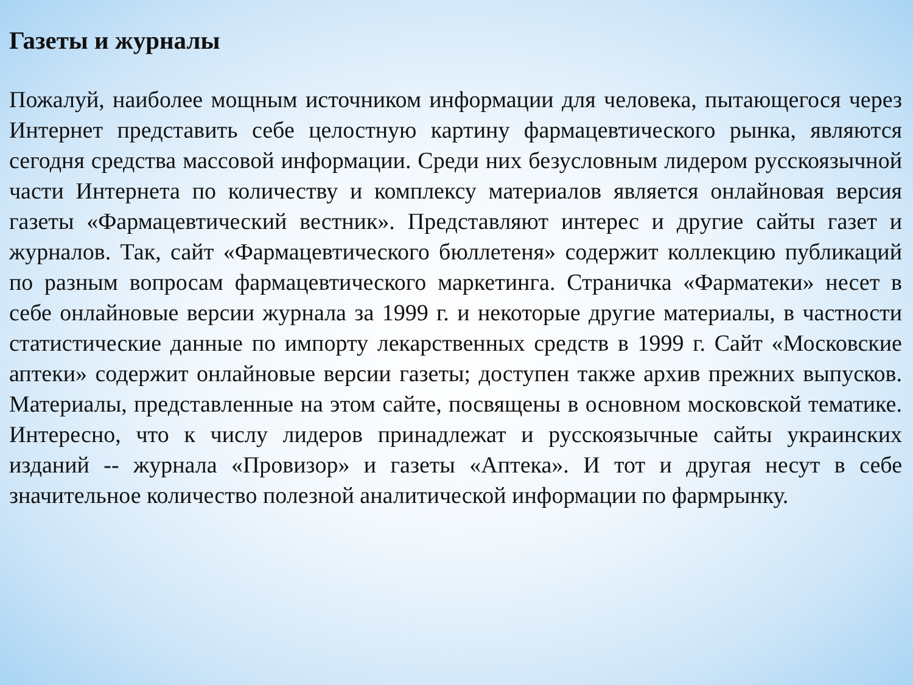Газеты и журналы
Пожалуй, наиболее мощным источником информации для человека, пытающегося через Интернет представить себе целостную картину фармацевтического рынка, являются сегодня средства массовой информации. Среди них безусловным лидером русскоязычной части Интернета по количеству и комплексу материалов является онлайновая версия газеты «Фармацевтический вестник». Представляют интерес и другие сайты газет и журналов. Так, сайт «Фармацевтического бюллетеня» содержит коллекцию публикаций по разным вопросам фармацевтического маркетинга. Страничка «Фарматеки» несет в себе онлайновые версии журнала за 1999 г. и некоторые другие материалы, в частности статистические данные по импорту лекарственных средств в 1999 г. Сайт «Московские аптеки» содержит онлайновые версии газеты; доступен также архив прежних выпусков. Материалы, представленные на этом сайте, посвящены в основном московской тематике. Интересно, что к числу лидеров принадлежат и русскоязычные сайты украинских изданий -- журнала «Провизор» и газеты «Аптека». И тот и другая несут в себе значительное количество полезной аналитической информации по фармрынку.